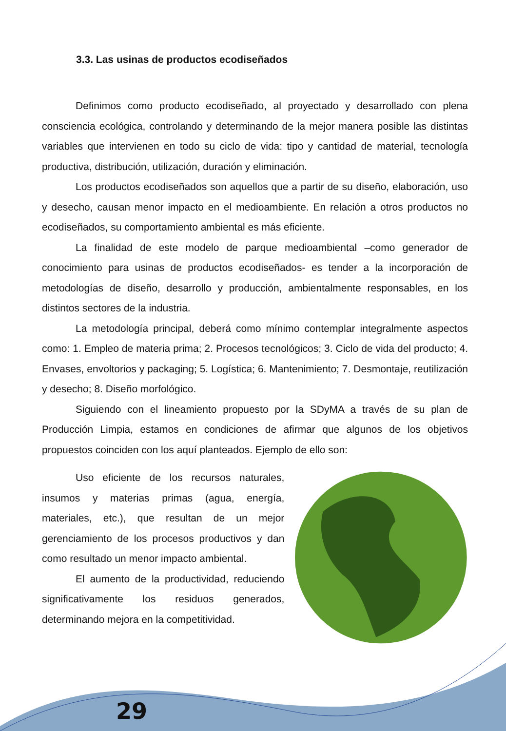3.3. Las usinas de productos ecodiseñados
Definimos como producto ecodiseñado, al proyectado y desarrollado con plena consciencia ecológica, controlando y determinando de la mejor manera posible las distintas variables que intervienen en todo su ciclo de vida: tipo y cantidad de material, tecnología productiva, distribución, utilización, duración y eliminación.
Los productos ecodiseñados son aquellos que a partir de su diseño, elaboración, uso y desecho, causan menor impacto en el medioambiente. En relación a otros productos no ecodiseñados, su comportamiento ambiental es más eficiente.
La finalidad de este modelo de parque medioambiental –como generador de conocimiento para usinas de productos ecodiseñados- es tender a la incorporación de metodologías de diseño, desarrollo y producción, ambientalmente responsables, en los distintos sectores de la industria.
La metodología principal, deberá como mínimo contemplar integralmente aspectos como: 1. Empleo de materia prima; 2. Procesos tecnológicos; 3. Ciclo de vida del producto; 4. Envases, envoltorios y packaging; 5. Logística; 6. Mantenimiento; 7. Desmontaje, reutilización y desecho; 8. Diseño morfológico.
Siguiendo con el lineamiento propuesto por la SDyMA a través de su plan de Producción Limpia, estamos en condiciones de afirmar que algunos de los objetivos propuestos coinciden con los aquí planteados. Ejemplo de ello son:
Uso eficiente de los recursos naturales, insumos y materias primas (agua, energía, materiales, etc.), que resultan de un mejor gerenciamiento de los procesos productivos y dan como resultado un menor impacto ambiental.
El aumento de la productividad, reduciendo significativamente los residuos generados, determinando mejora en la competitividad.
29